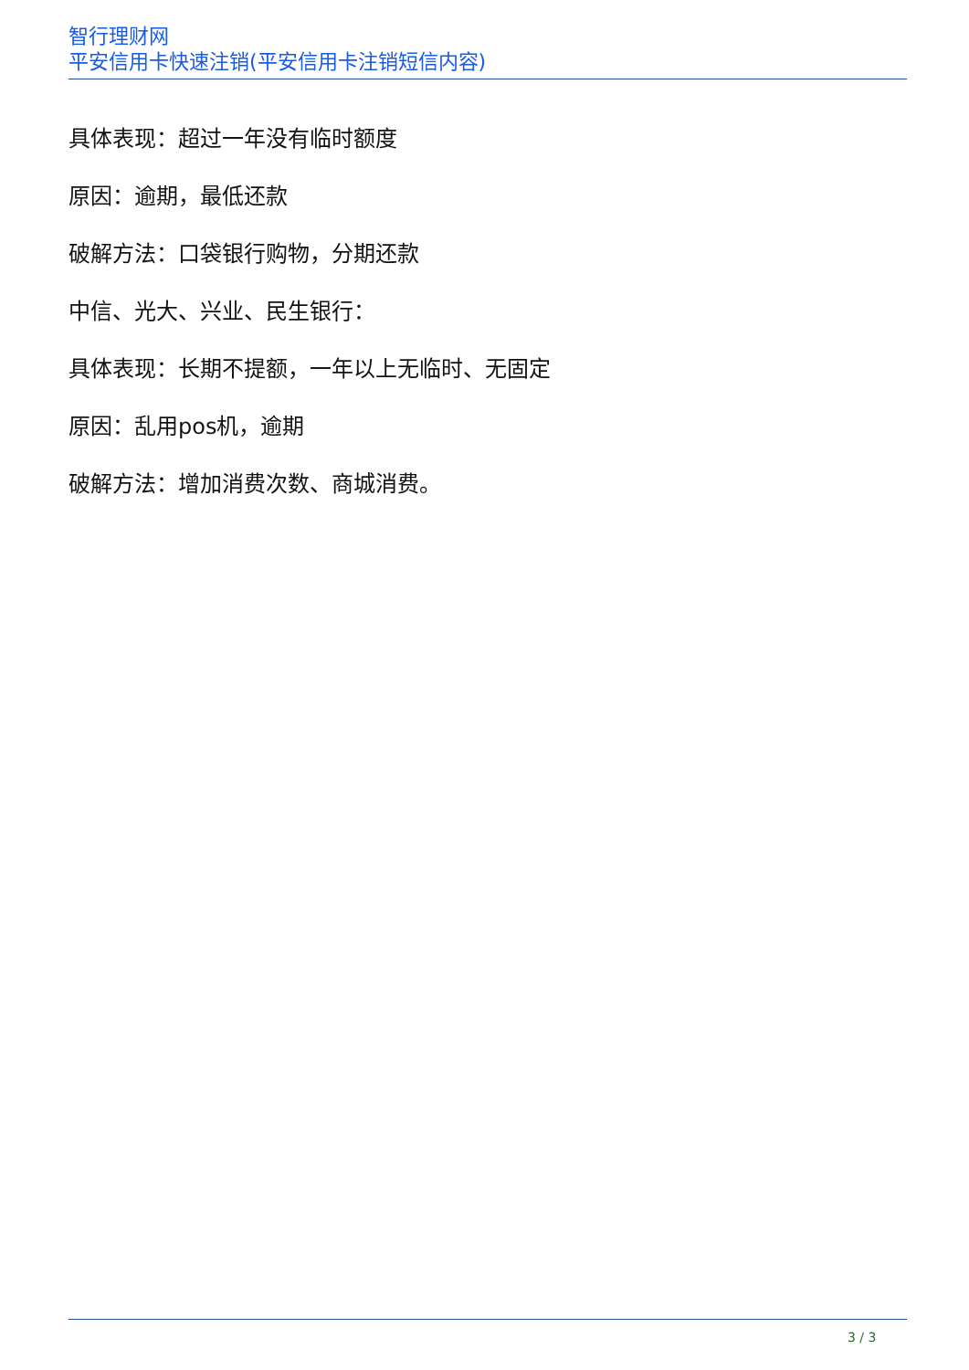智行理财网
平安信用卡快速注销(平安信用卡注销短信内容)
具体表现：超过一年没有临时额度
原因：逾期，最低还款
破解方法：口袋银行购物，分期还款
中信、光大、兴业、民生银行：
具体表现：长期不提额，一年以上无临时、无固定
原因：乱用pos机，逾期
破解方法：增加消费次数、商城消费。
3 / 3